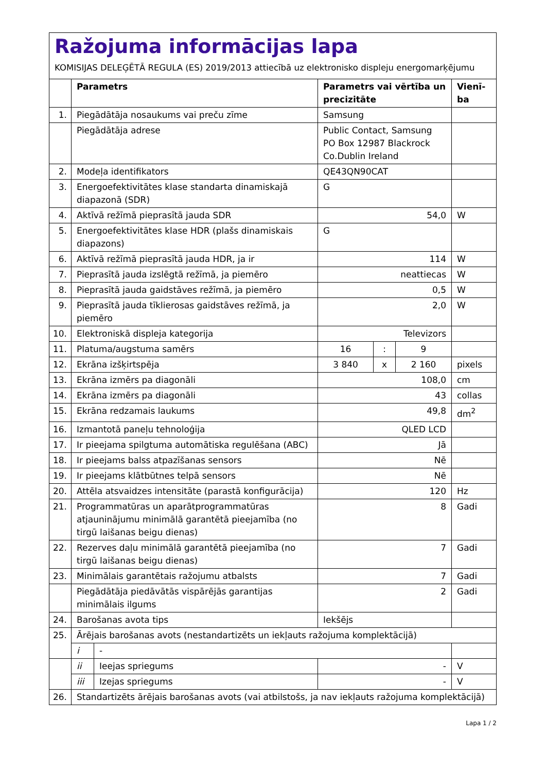Ražojuma informācijas lapa
KOMISIJAS DELEĢĒTĀ REGULA (ES) 2019/2013 attiecībā uz elektronisko displeju energomarķējumu
| | Parametrs | | Parametrs vai vērtība un precizitāte | | | Vienī-ba |
| --- | --- | --- | --- | --- | --- | --- |
| 1. | Piegādātāja nosaukums vai preču zīme | | Samsung | | | |
| | Piegādātāja adrese | | Public Contact, Samsung PO Box 12987 Blackrock Co.Dublin Ireland | | | |
| 2. | Modeļa identifikators | | QE43QN90CAT | | | |
| 3. | Energoefektivitātes klase standarta dinamiskajā diapazonā (SDR) | | G | | | |
| 4. | Aktīvā režīmā pieprasītā jauda SDR | | 54,0 | | | W |
| 5. | Energoefektivitātes klase HDR (plašs dinamiskais diapazons) | | G | | | |
| 6. | Aktīvā režīmā pieprasītā jauda HDR, ja ir | | 114 | | | W |
| 7. | Pieprasītā jauda izslēgtā režīmā, ja piemēro | | neattiecas | | | W |
| 8. | Pieprasītā jauda gaidstāves režīmā, ja piemēro | | 0,5 | | | W |
| 9. | Pieprasītā jauda tīklierosas gaidstāves režīmā, ja piemēro | | 2,0 | | | W |
| 10. | Elektroniskā displeja kategorija | | Televizors | | | |
| 11. | Platuma/augstuma samērs | | 16 | : | 9 | |
| 12. | Ekrāna izšķirtspēja | | 3 840 | x | 2 160 | pixels |
| 13. | Ekrāna izmērs pa diagonāli | | 108,0 | | | cm |
| 14. | Ekrāna izmērs pa diagonāli | | 43 | | | collas |
| 15. | Ekrāna redzamais laukums | | 49,8 | | | dm<sup>2</sup> |
| 16. | Izmantotā paneļu tehnoloģija | | QLED LCD | | | |
| 17. | Ir pieejama spilgtuma automātiska regulēšana (ABC) | | Jā | | | |
| 18. | Ir pieejams balss atpazīšanas sensors | | Nē | | | |
| 19. | Ir pieejams klātbūtnes telpā sensors | | Nē | | | |
| 20. | Attēla atsvaidzes intensitāte (parastā konfigurācija) | | 120 | | | Hz |
| 21. | Programmatūras un aparātprogrammatūras atjauninājumu minimālā garantētā pieejamība (no tirgū laišanas beigu dienas) | | 8 | | | Gadi |
| 22. | Rezerves daļu minimālā garantētā pieejamība (no tirgū laišanas beigu dienas) | | 7 | | | Gadi |
| 23. | Minimālais garantētais ražojumu atbalsts | | 7 | | | Gadi |
| | Piegādātāja piedāvātās vispārējās garantijas minimālais ilgums | | 2 | | | Gadi |
| 24. | Barošanas avota tips | | Iekšējs | | | |
| 25. | Ārējais barošanas avots (nestandartizēts un iekļauts ražojuma komplektācijā) | | | | | |
| | i | - | | | | |
| | ii | Ieejas spriegums | - | | | V |
| | iii | Izejas spriegums | - | | | V |
| 26. | Standartizēts ārējais barošanas avots (vai atbilstošs, ja nav iekļauts ražojuma komplektācijā) | | | | | |
Lapa 1 / 2